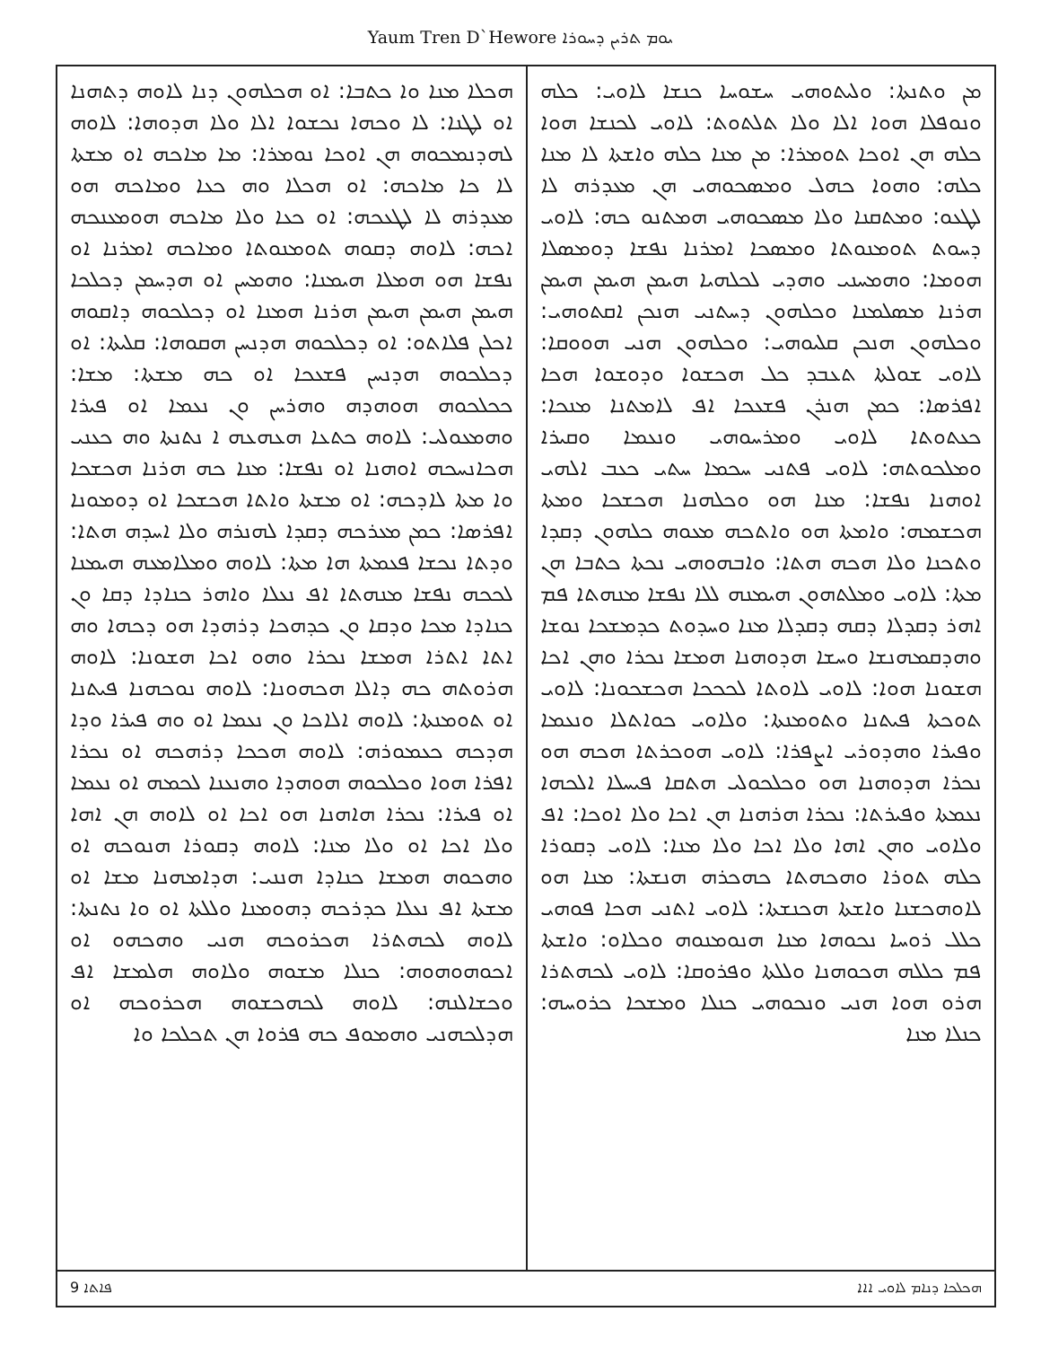Yaum Tren D`Hewore ܝܘܡ ܬܪܝܢ ܕܚܘܪܐ
ܡܢ ܘܬܢܬܐ: ܘܠܝܬܘܗܝ ܚܫܘܚܐ ܟܢܫܐ ܠܐܘܝ: ܟܠܗ ܘܢܘܦܠܐ ܗܘܐ ܐܠܐ ܘܠܐ ܬܠܬܘܬ: ܠܐܘܝ ܠܟܢܫܐ ܗܘܐ ܟܠܗ ܗܢ ܐܘܟܐ ܬܘܡܪܐ: ܡܢ ܡܢܐ ܟܠܗ ܘܐܫܬܐ ܠܐ ܡܢܐ ܟܠܗ: ܘܗܘܐ ܟܗܠ ܘܡܣܟܘܗܝ ܗܢ ܡܥܕܪܗ ܠܐ ܠܛܥܘ: ܘܡܬܩܢܐ ܘܠܐ ܡܣܟܘܗܝ ܗܡܬܢܘ ܟܗ: ܠܐܘܝ ܕܚܘܬ ܬܘܡܢܘܬܐ ܘܡܣܟܐ ܐܡܪܢܐ ܢܦܫܐ ܕܘܡܣܠܐ ܗܘܡܐ: ܘܗܡܚܢܝ ܘܗܕܝ ܠܟܠܗܝܐ ܗܝܡܢ ܗܝܡܢ ܗܝܡܢ ܗܪܢܐ ܡܣܠܡܢܐ ܘܟܠܗܘܢ ܕܚܬܢܝ ܗܢܟܢ ܐܩܬܘܗܝ: ܘܟܠܗܘܢ ܗܢܟܢ ܩܠܝܘܗܝ: ܘܟܠܗܘܢ ܗܢܝ ܗܘܘܩܐ: ܠܐܘܝ ܫܘܠܬܐ ܬܥܒܕ ܟܠ ܗܟܫܘܐ ܘܕܘܫܘܐ ܗܟܐ ܐܦܪܣܐ: ܟܡܢ ܗܢܪܢ ܦܫܥܟܐ ܐܦ ܠܐܡܬܢܐ ܡܢܟܐ: ܟܥܬܘܬܐ ܠܐܘܝ ܘܡܪܚܘܗܝ ܘܢܥܡܐ ܘܩܝܪܐ ܘܡܠܟܘܬܗ: ܠܐܘܝ ܦܬܢܝ ܚܟܡܐ ܚܬܝ ܟܥܒ ܐܠܗܝ ܐܘܗܢܐ ܢܦܫܐ: ܡܢܐ ܗܘ ܘܟܠܗܢܐ ܗܟܫܟܐ ܘܡܬܐ ܗܟܫܡܗ: ܘܐܡܬܐ ܗܘ ܘܐܬܟܗ ܡܥܘܗ ܟܠܗܘܢ ܕܩܕܐ ܘܬܟܢܐ ܘܠܐ ܗܟܗ ܗܬܐ: ܘܐܒܗܘܗܝ ܢܟܬܐ ܟܬܒܐ ܗܢ ܡܬܐ: ܠܐܘܝ ܘܡܠܬܗܘܢ ܗܝܡܢܗ ܠܠܐ ܢܦܫܐ ܡܢܗܬܐ ܦܡ ܐܗܪ ܕܩܕܠܐ ܕܩܗ ܕܩܕܠܐ ܡܢܐ ܘܚܕܘܬ ܟܕܡܫܟܐ ܢܘܫܐ ܘܗܕܩܡܗܢܫܐ ܘܚܫܐ ܗܕܘܗܢܐ ܗܡܫܐ ܢܟܪܐ ܘܗܢ ܐܟܐ ܗܫܘܢܐ ܗܘܐ: ܠܐܘܝ ܠܐܘܬܐ ܠܟܟܟܐ ܗܟܫܟܘܢܐ: ܠܐܘܝ ܬܘܟܬܐ ܦܝܬܢܐ ܘܬܘܡܢܬܐ: ܘܠܐܘܝ ܟܘܐܬܠܐ ܘܢܥܡܐ ܘܦܝܪܐ ܘܗܕܘܪܝ ܐܨܦܪܐ: ܠܐܘܝ ܗܘܟܪܬܐ ܗܟܗ ܗܘ ܢܟܪܐ ܗܕܘܗܢܐ ܗܘ ܘܟܠܟܘܠܝ ܗܬܩܐ ܦܝܚܠܐ ܐܠܟܗܐ ܢܥܡܬܐ ܘܦܝܪܬܐ: ܢܟܪܐ ܗܪܗܢܐ ܗܢ ܐܟܐ ܘܠܐ ܐܘܟܐ: ܐܦ ܘܠܐܘܝ ܘܗܢ ܐܗܐ ܘܠܐ ܐܟܐ ܘܠܐ ܡܢܐ: ܠܐܘܝ ܕܩܘܪܐ ܟܠܗ ܬܘܪܐ ܘܗܟܗܬܐ ܟܗܟܪܗ ܗܢܫܬܐ: ܡܢܐ ܗܘ ܠܐܘܗܟܫܢܐ ܘܐܫܬܐ ܗܟܢܫܬܐ: ܠܐܘܝ ܐܬܢܝ ܗܟܐ ܦܘܗܝ ܟܠܠ ܪܘܚܐ ܢܟܘܗܐ ܡܢܐ ܗܢܘܡܢܘܗ ܘܟܠܐܘ: ܘܐܫܬܐ ܦܡ ܟܠܠܗ ܗܟܘܗܢܐ ܘܠܠܬܐ ܘܦܪܘܩܐ: ܠܐܘܝ ܠܟܗܬܪܐ ܗܪܘ ܗܘܐ ܗܢܝ ܘܢܟܘܗܝ ܟܢܠܐ ܘܡܫܟܐ ܟܪܘܚܗ: ܟܢܠܐ ܡܢܐ
ܗܟܠܐ ܡܢܐ ܘܐ ܟܬܒܐ: ܐܘ ܗܟܠܗܘܢ ܕܢܐ ܠܐܘܗ ܕܬܗܢܐ ܐܘ ܠܛܢܐ: ܠܐ ܘܟܗܐ ܢܟܫܘܐ ܐܠܐ ܘܠܐ ܗܕܘܗܐ: ܠܐܘܗ ܠܗܕܢܡܟܘܗ ܗܢ ܐܘܟܐ ܢܘܡܪܐ: ܡܐ ܡܐܟܗ ܐܘ ܡܫܬܐ ܠܐ ܟܐ ܡܐܟܗ: ܐܘ ܗܟܠܐ ܘܗ ܟܥܐ ܘܡܐܟܗ ܗܘ ܡܥܕܪܗ ܠܐ ܠܛܥܟܗ: ܐܘ ܟܥܐ ܘܠܐ ܡܐܟܗ ܗܘܡܥܢܟܗ ܐܟܗ: ܠܐܘܗ ܕܩܘܗ ܬܘܡܢܘܬܐ ܘܡܐܟܗ ܐܡܪܢܐ ܐܘ ܢܦܫܐ ܗܘ ܗܡܠܐ ܗܝܡܢܐ: ܘܗܡܚܢ ܐܘ ܗܕܚܡܢ ܕܟܠܟܐ ܗܝܡܢ ܗܝܡܢ ܗܝܡܢ ܗܪܢܐ ܗܡܢܐ ܐܘ ܕܟܠܟܘܗ ܕܐܩܘܗ ܐܟܠܢ ܦܠܐܬܘ: ܐܘ ܕܟܠܟܘܗ ܗܕܢܚܢ ܗܩܘܗܐ: ܩܠܝܬܐ: ܐܘ ܕܟܠܟܘܗ ܗܕܢܚܢ ܦܫܥܟܐ ܐܘ ܟܗ ܡܫܬܐ: ܡܫܐ: ܟܟܠܟܘܗ ܗܘܗܕܗ ܘܗܪܚܢ ܘܢ ܢܥܡܐ ܐܘ ܦܝܪܐ ܘܗܡܥܘܠܝ: ܠܐܘܗ ܟܬܥܐ ܗܥܗܥܗ ܐ ܢܬܢܬܐ ܘܗ ܟܥܢܝ ܗܟܐܢܚܟܗ ܐܘܗܢܐ ܐܘ ܢܦܫܐ: ܡܢܐ ܟܗ ܗܪܢܐ ܗܟܫܟܐ ܘܐ ܡܬܐ ܠܐܕܟܗ: ܐܘ ܡܫܬܐ ܘܐܬܐ ܗܟܫܟܐ ܐܘ ܕܘܡܘܢܐ ܐܦܪܣܐ: ܟܡܢ ܡܥܪܟܗ ܕܩܕܐ ܠܗܢܪܗ ܘܠܐ ܐܚܕܗ ܗܬܐ: ܘܕܬܐ ܢܟܫܐ ܦܥܡܬܐ ܗܐ ܡܬܐ: ܠܐܘܗ ܘܡܠܐܡܥܗ ܗܝܡܢܐ ܠܟܟܗ ܢܦܫܐ ܡܢܗܬܐ ܐܦ ܢܥܠܐ ܘܐܗܪ ܟܢܐܕܐ ܕܩܐ ܘܢ ܟܢܐܕܐ ܡܟܐ ܘܕܩܐ ܘܢ ܟܕܗܟܐ ܕܪܗܕܐ ܗܘ ܕܟܗܐ ܘܗ ܐܬܐ ܐܬܪܐ ܗܡܫܐ ܢܟܪܐ ܘܗܘ ܐܟܐ ܗܫܘܢܐ: ܠܐܘܗ ܗܪܘܬܗ ܟܗ ܕܐܠܐ ܗܟܗܘܢܐ: ܠܐܘܗ ܢܘܟܗܢܐ ܦܝܬܢܐ ܐܘ ܬܘܡܢܬܐ: ܠܐܘܗ ܐܠܐܟܐ ܘܢ ܢܥܡܐ ܐܘ ܘܗ ܦܝܪܐ ܘܕܐ ܗܕܟܗ ܟܥܡܘܪܗ: ܠܐܘܗ ܗܟܟܐ ܕܪܗܟܗ ܐܘ ܢܟܪܐ ܐܦܪܐ ܗܘܐ ܘܟܠܟܘܗ ܗܘܗܕܐ ܘܗܢܥܢܐ ܠܟܡܗ ܐܘ ܢܥܡܐ ܐܘ ܦܝܪܐ: ܢܟܪܐ ܗܐܗܢܐ ܗܘ ܐܟܐ ܐܘ ܠܐܘܗ ܗܢ ܐܗܐ ܘܠܐ ܐܟܐ ܐܘ ܘܠܐ ܡܢܐ: ܠܐܘܗ ܕܩܘܪܐ ܗܢܘܟܗ ܐܘ ܘܗܟܘܗ ܗܡܫܐ ܟܢܐܕܐ ܗܢܢܝ: ܗܕܐܡܗܢܐ ܡܫܐ ܐܘ ܡܫܬܐ ܐܦ ܢܥܠܐ ܟܕܪܟܗ ܕܗܘܡܢܐ ܘܠܠܬܐ ܐܘ ܘܐ ܢܬܢܬܐ: ܠܐܘܗ ܠܟܗܬܪܐ ܗܟܪܘܟܗ ܗܢܝ ܘܗܟܗܘ ܐܘ ܐܟܘܗܘܗܘܗ: ܟܢܠܐ ܡܫܘܗ ܘܠܐܘܗ ܗܠܡܫܐ ܐܦ ܘܟܫܐܠܢܗ: ܠܐܘܗ ܠܟܗܟܫܘܗ ܗܟܪܘܟܗ ܐܘ ܗܕܠܟܗܢܝ ܘܗܡܘܦ ܟܗ ܦܪܘܐ ܗܢ ܬܟܠܟܐ ܘܐ
9 ܦܐܬܐ ܗܟܠܟܐ ܕܢܐܡ ܠܐܘܝ ܐܐܐ